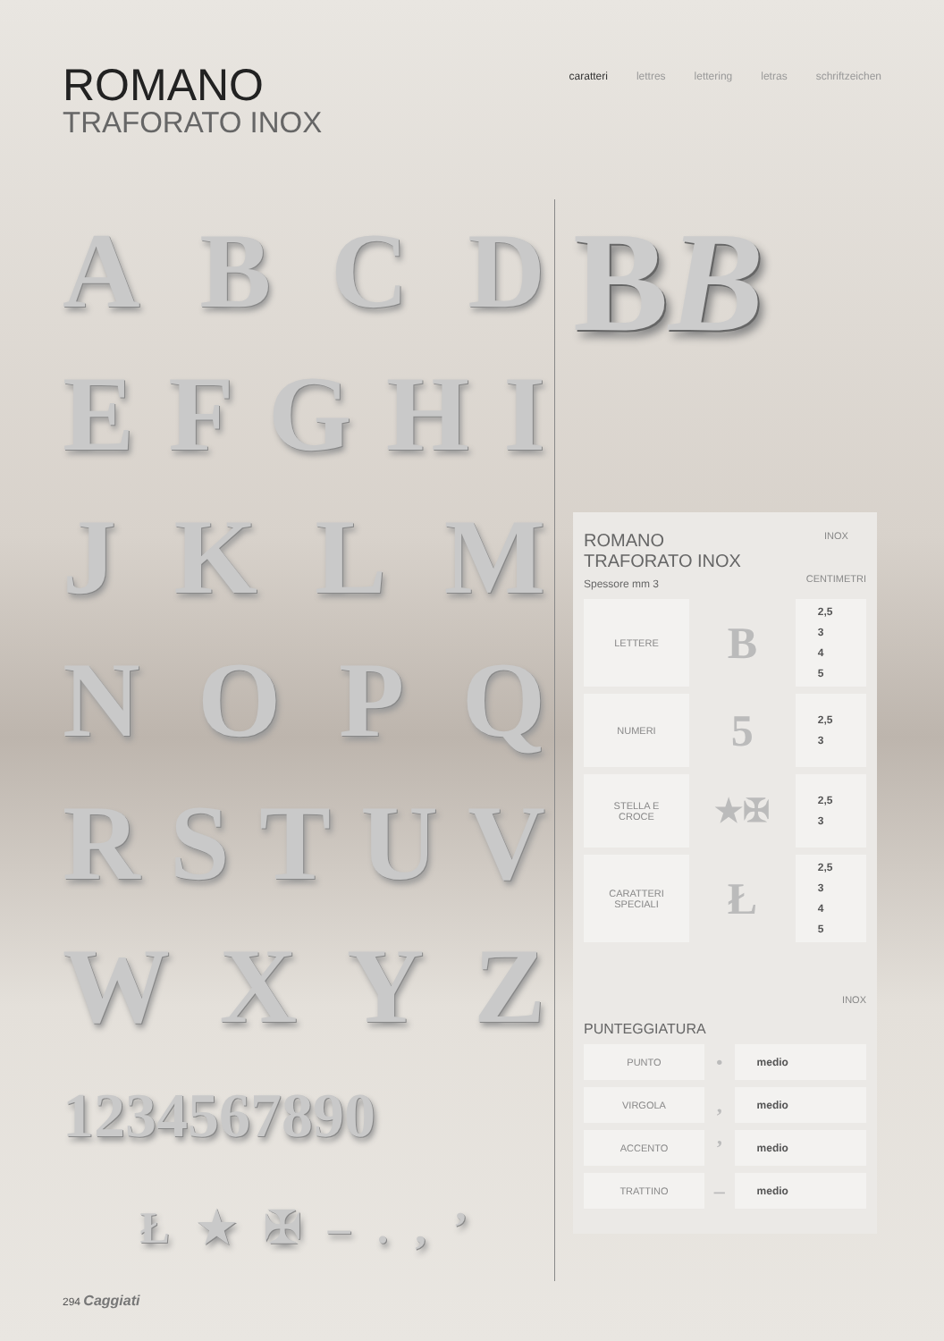ROMANO
TRAFORATO INOX
caratteri lettres lettering letras schriftzeichen
A B C D
E F G H I
J K L M
N O P Q
R S T U V
W X Y Z
1234567890
Ł ★ ✠ – . , ’
BB
ROMANO
TRAFORATO INOX
Spessore mm 3
INOX
CENTIMETRI
| LETTERE | B | 2,5 3 4 5 |
| NUMERI | 5 | 2,5 3 |
| STELLA E CROCE | ★✠ | 2,5 3 |
| CARATTERI SPECIALI | Ł | 2,5 3 4 5 |
PUNTEGGIATURA
INOX
| PUNTO | • | medio |
| VIRGOLA | , | medio |
| ACCENTO | ’ | medio |
| TRATTINO | – | medio |
294 Caggiati